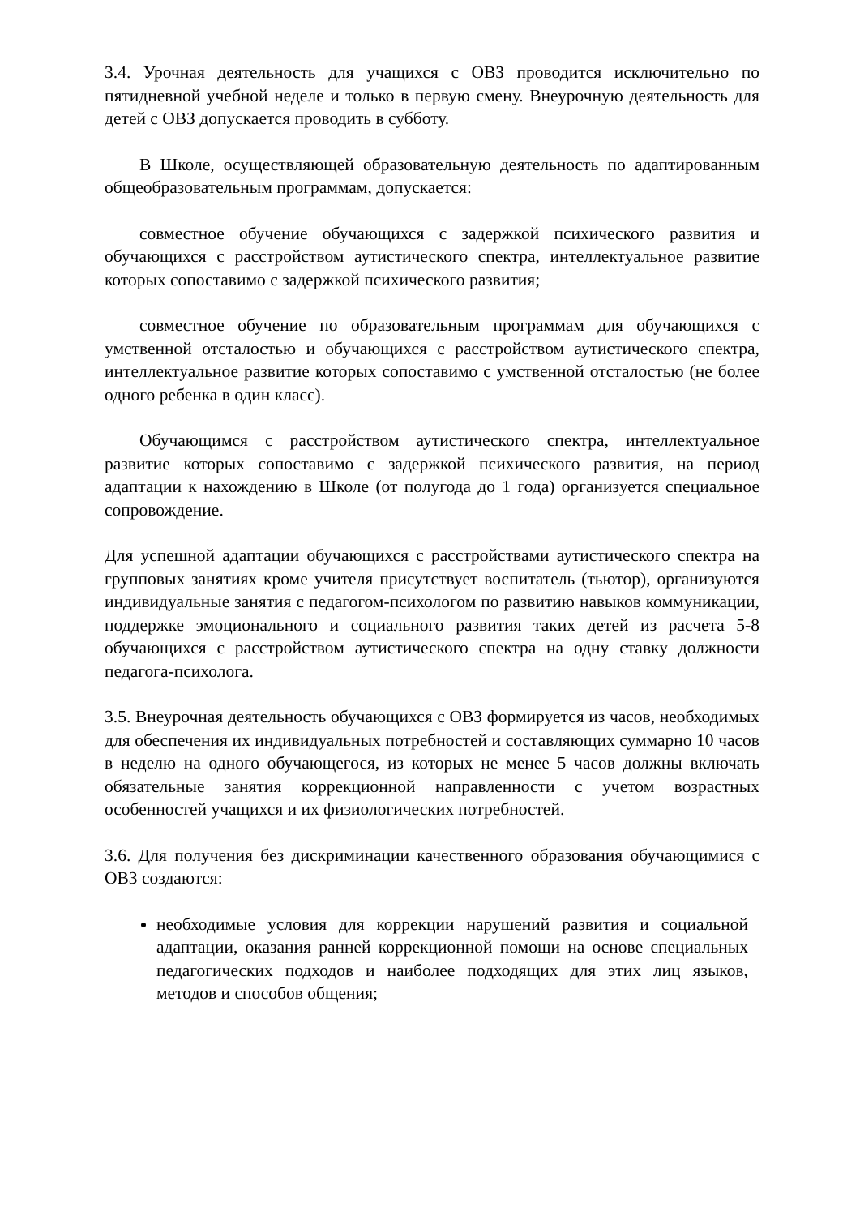3.4. Урочная деятельность для учащихся с ОВЗ проводится исключительно по пятидневной учебной неделе и только в первую смену. Внеурочную деятельность для детей с ОВЗ допускается проводить в субботу.
В Школе, осуществляющей образовательную деятельность по адаптированным общеобразовательным программам, допускается:
совместное обучение обучающихся с задержкой психического развития и обучающихся с расстройством аутистического спектра, интеллектуальное развитие которых сопоставимо с задержкой психического развития;
совместное обучение по образовательным программам для обучающихся с умственной отсталостью и обучающихся с расстройством аутистического спектра, интеллектуальное развитие которых сопоставимо с умственной отсталостью (не более одного ребенка в один класс).
Обучающимся с расстройством аутистического спектра, интеллектуальное развитие которых сопоставимо с задержкой психического развития, на период адаптации к нахождению в Школе (от полугода до 1 года) организуется специальное сопровождение.
Для успешной адаптации обучающихся с расстройствами аутистического спектра на групповых занятиях кроме учителя присутствует воспитатель (тьютор), организуются индивидуальные занятия с педагогом-психологом по развитию навыков коммуникации, поддержке эмоционального и социального развития таких детей из расчета 5-8 обучающихся с расстройством аутистического спектра на одну ставку должности педагога-психолога.
3.5. Внеурочная деятельность обучающихся с ОВЗ формируется из часов, необходимых для обеспечения их индивидуальных потребностей и составляющих суммарно 10 часов в неделю на одного обучающегося, из которых не менее 5 часов должны включать обязательные занятия коррекционной направленности с учетом возрастных особенностей учащихся и их физиологических потребностей.
3.6. Для получения без дискриминации качественного образования обучающимися с ОВЗ создаются:
необходимые условия для коррекции нарушений развития и социальной адаптации, оказания ранней коррекционной помощи на основе специальных педагогических подходов и наиболее подходящих для этих лиц языков, методов и способов общения;